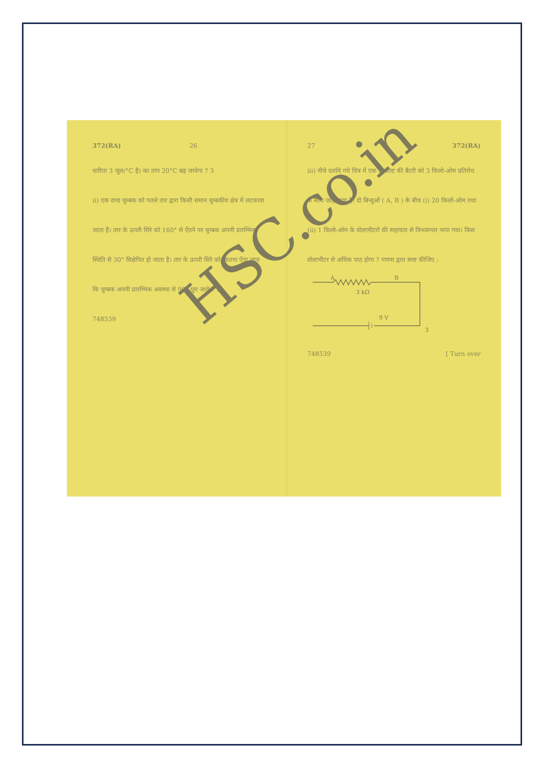372(RA) 26
धारिता 3 जूल/°C है) का ताप 20°C बढ़ जायेगा ? 3
ii) एक दण्ड चुम्बक को पतले तार द्वारा किसी समान चुम्बकीय क्षेत्र में लटकाया जाता है। तार के ऊपरी सिरे को 160° से ऐंठने पर चुम्बक अपनी प्रारम्भिक स्थिति से 30° विक्षेपित हो जाता है। तार के ऊपरी सिरे को कितना ऐंठा जाय कि चुम्बक अपनी प्रारम्भिक अवस्था से 90° घूम जाये ? 3
748539
27 372(RA)
iii) नीचे दर्शाये गये चित्र में एक 9 वोल्ट की बैटरी को 3 किलो-ओम प्रतिरोध के साथ जोड़ा गया है। दो बिन्दुओं ( A, B ) के बीच (i) 20 किलो-ओम तथा (ii) 1 किलो-ओम के वोल्टमीटरों की सहायता से विभवान्तर नापा गया। किस वोल्टमीटर से अधिक पाठ होगा ? गणना द्वारा स्पष्ट कीजिए :
A
B
3 kΩ
9 V
3
748539 [ Turn over
HSC.co.in